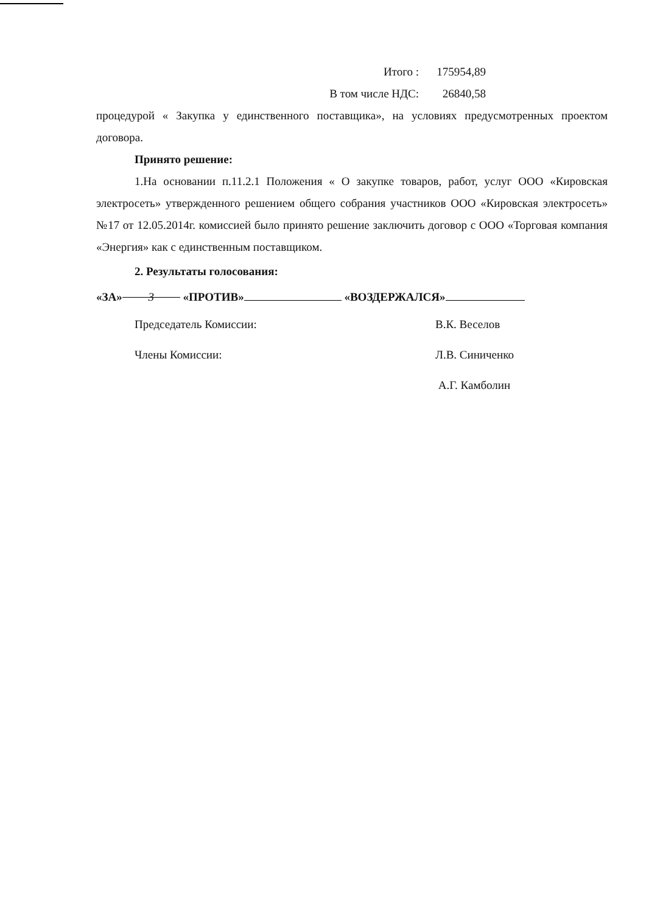Итого : 175954,89
В том числе НДС: 26840,58
процедурой « Закупка у единственного поставщика», на условиях предусмотренных проектом договора.
Принято решение:
1.На основании п.11.2.1 Положения « О закупке товаров, работ, услуг ООО «Кировская электросеть» утвержденного решением общего собрания участников ООО «Кировская электросеть» №17 от 12.05.2014г. комиссией было принято решение заключить договор с ООО «Торговая компания «Энергия» как с единственным поставщиком.
2. Результаты голосования:
«ЗА» 3 «ПРОТИВ» «ВОЗДЕРЖАЛСЯ»
Председатель Комиссии: В.К. Веселов
Члены Комиссии: Л.В. Синиченко
А.Г. Камболин